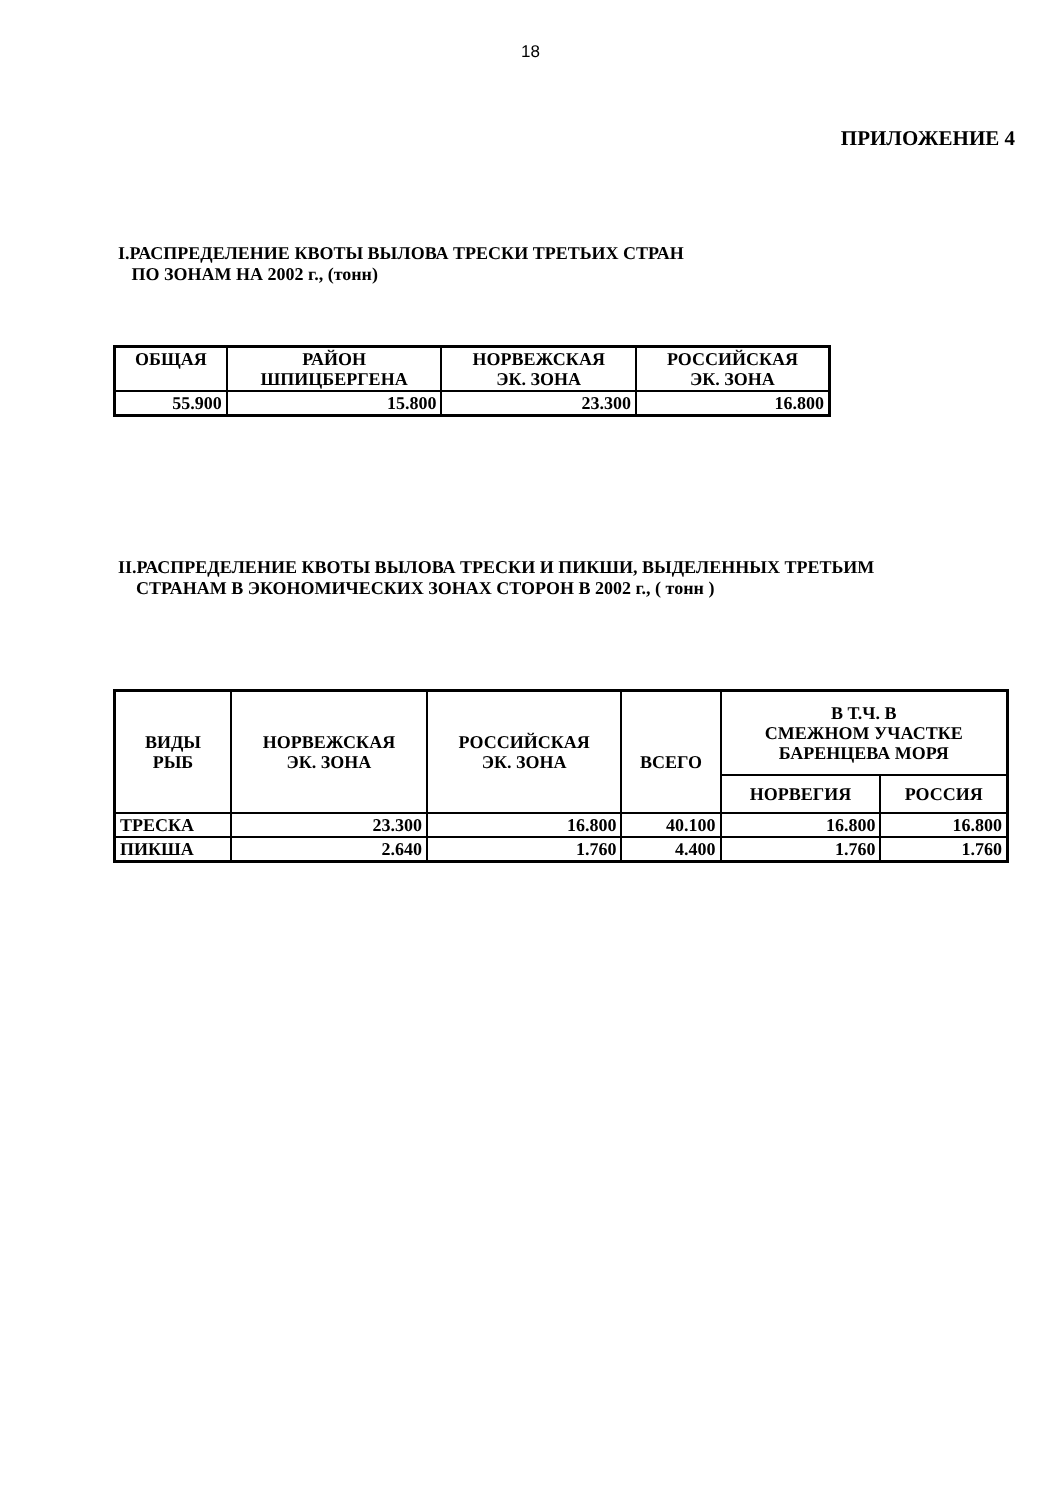18
ПРИЛОЖЕНИЕ 4
I.РАСПРЕДЕЛЕНИЕ КВОТЫ ВЫЛОВА ТРЕСКИ ТРЕТЬИХ СТРАН
ПО ЗОНАМ НА 2002 г., (тонн)
| ОБЩАЯ | РАЙОН ШПИЦБЕРГЕНА | НОРВЕЖСКАЯ ЭК. ЗОНА | РОССИЙСКАЯ ЭК. ЗОНА |
| --- | --- | --- | --- |
| 55.900 | 15.800 | 23.300 | 16.800 |
II.РАСПРЕДЕЛЕНИЕ КВОТЫ ВЫЛОВА ТРЕСКИ И ПИКШИ, ВЫДЕЛЕННЫХ ТРЕТЬИМ
СТРАНАМ В ЭКОНОМИЧЕСКИХ ЗОНАХ СТОРОН В 2002 г., ( тонн )
| ВИДЫ РЫБ | НОРВЕЖСКАЯ ЭК. ЗОНА | РОССИЙСКАЯ ЭК. ЗОНА | ВСЕГО | В Т.Ч. В СМЕЖНОМ УЧАСТКЕ БАРЕНЦЕВА МОРЯ | |
| --- | --- | --- | --- | --- | --- |
| | | | | НОРВЕГИЯ | РОССИЯ |
| ТРЕСКА | 23.300 | 16.800 | 40.100 | 16.800 | 16.800 |
| ПИКША | 2.640 | 1.760 | 4.400 | 1.760 | 1.760 |